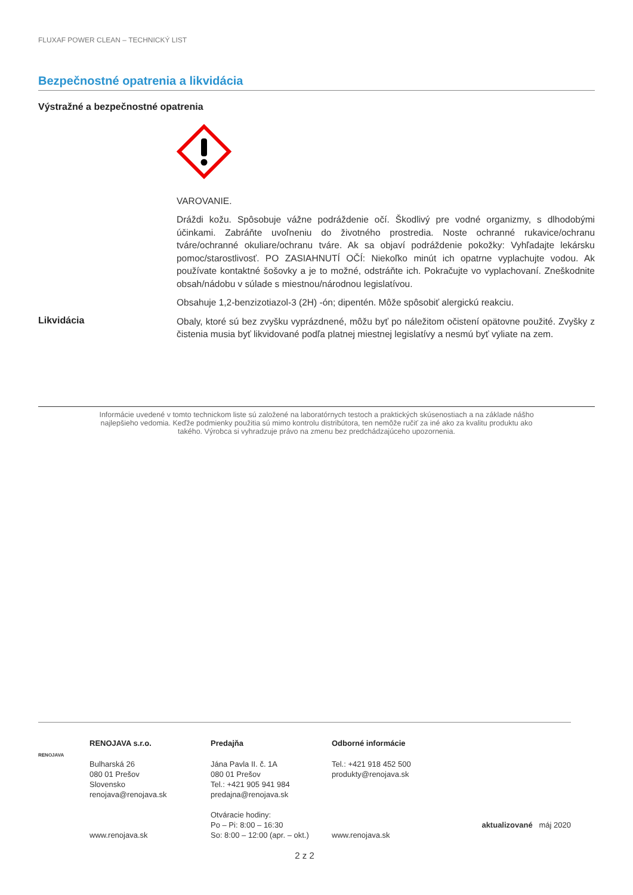FLUXAF POWER CLEAN – TECHNICKÝ LIST
Bezpečnostné opatrenia a likvidácia
Výstražné a bezpečnostné opatrenia
VAROVANIE.
Dráždi kožu. Spôsobuje vážne podráždenie očí. Škodlivý pre vodné organizmy, s dlhodobými účinkami. Zabráňte uvoľneniu do životného prostredia. Noste ochranné rukavice/ochranu tváre/ochranné okuliare/ochranu tváre. Ak sa objaví podráždenie pokožky: Vyhľadajte lekársku pomoc/starostlivosť. PO ZASIAHNUTÍ OČÍ: Niekoľko minút ich opatrne vyplachujte vodou. Ak používate kontaktné šošovky a je to možné, odstráňte ich. Pokračujte vo vyplachovaní. Zneškodnite obsah/nádobu v súlade s miestnou/národnou legislatívou.
Obsahuje 1,2-benzizotiazol-3 (2H) -ón; dipentén. Môže spôsobiť alergickú reakciu.
Likvidácia
Obaly, ktoré sú bez zvyšku vyprázdnené, môžu byť po náležitom očistení opätovne použité. Zvyšky z čistenia musia byť likvidované podľa platnej miestnej legislatívy a nesmú byť vyliate na zem.
Informácie uvedené v tomto technickom liste sú založené na laboratórnych testoch a praktických skúsenostiach a na základe nášho najlepšieho vedomia. Keďže podmienky použitia sú mimo kontrolu distribútora, ten nemôže ručiť za iné ako za kvalitu produktu ako takého. Výrobca si vyhradzuje právo na zmenu bez predchádzajúceho upozornenia.
RENOJAVA
RENOJAVA s.r.o.
Bulharská 26
080 01 Prešov
Slovensko
renojava@renojava.sk
www.renojava.sk
Predajňa
Jána Pavla II. č. 1A
080 01 Prešov
Tel.: +421 905 941 984
predajna@renojava.sk
Otváracie hodiny:
Po – Pi: 8:00 – 16:30
So: 8:00 – 12:00 (apr. – okt.)
Odborné informácie
Tel.: +421 918 452 500
produkty@renojava.sk
www.renojava.sk
aktualizované máj 2020
2 z 2